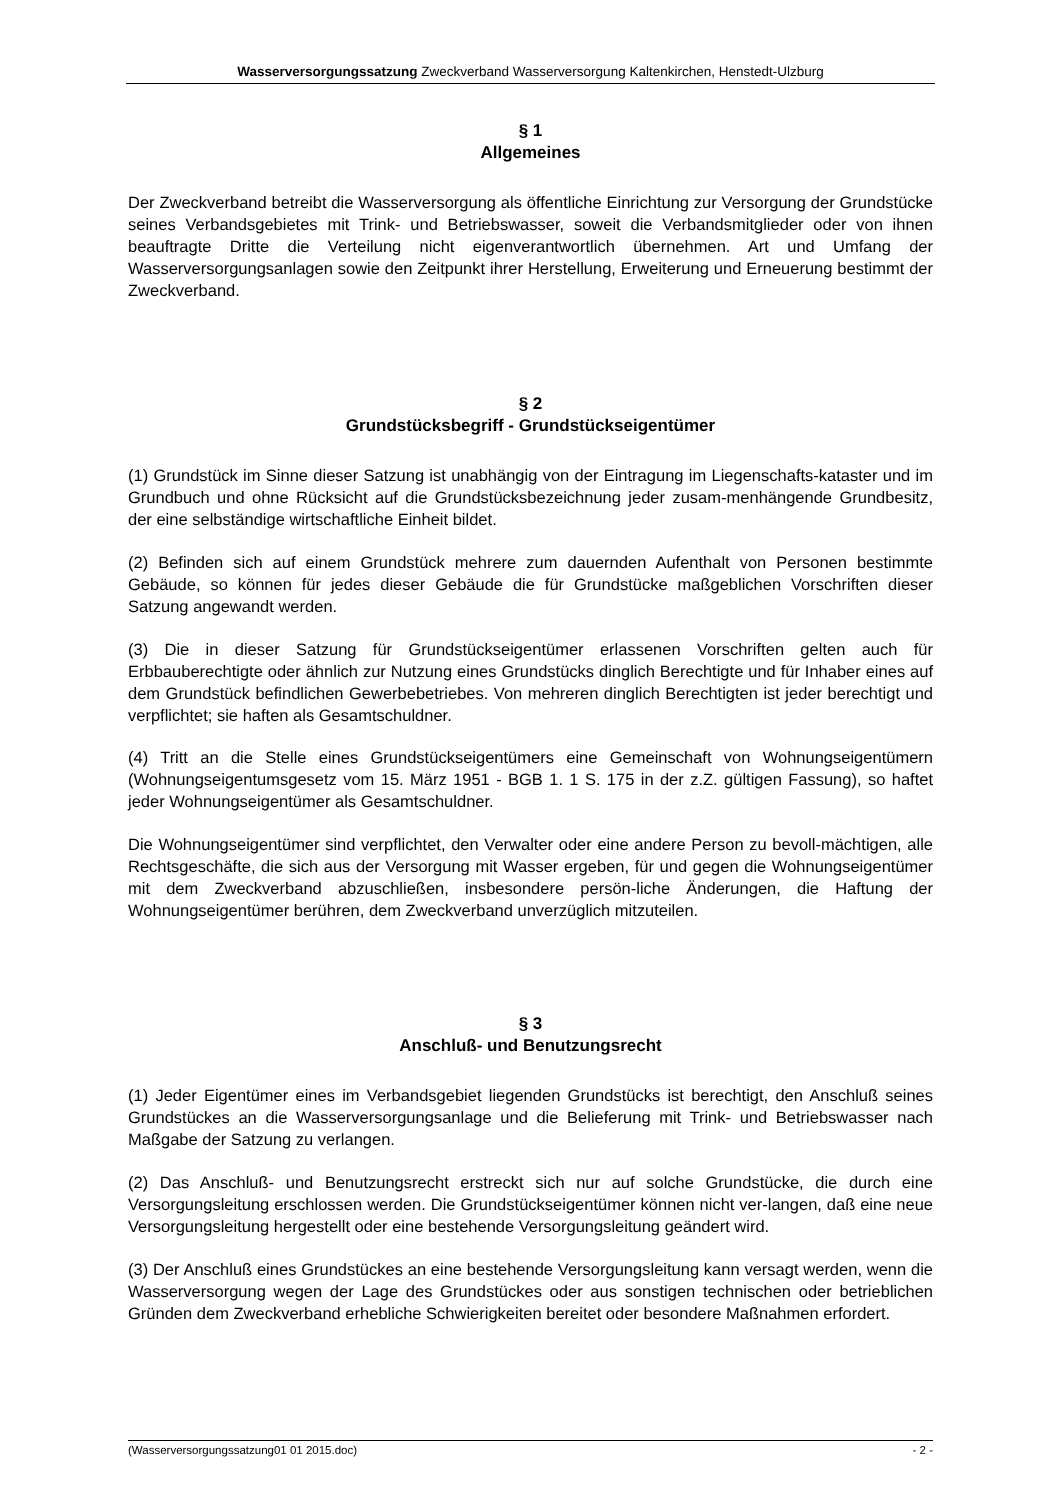Wasserversorgungssatzung Zweckverband Wasserversorgung Kaltenkirchen, Henstedt-Ulzburg
§ 1
Allgemeines
Der Zweckverband betreibt die Wasserversorgung als öffentliche Einrichtung zur Versorgung der Grundstücke seines Verbandsgebietes mit Trink- und Betriebswasser, soweit die Verbandsmitglieder oder von ihnen beauftragte Dritte die Verteilung nicht eigenverantwortlich übernehmen. Art und Umfang der Wasserversorgungsanlagen sowie den Zeitpunkt ihrer Herstellung, Erweiterung und Erneuerung bestimmt der Zweckverband.
§ 2
Grundstücksbegriff - Grundstückseigentümer
(1) Grundstück im Sinne dieser Satzung ist unabhängig von der Eintragung im Liegenschafts-kataster und im Grundbuch und ohne Rücksicht auf die Grundstücksbezeichnung jeder zusam-menhängende Grundbesitz, der eine selbständige wirtschaftliche Einheit bildet.
(2) Befinden sich auf einem Grundstück mehrere zum dauernden Aufenthalt von Personen bestimmte Gebäude, so können für jedes dieser Gebäude die für Grundstücke maßgeblichen Vorschriften dieser Satzung angewandt werden.
(3) Die in dieser Satzung für Grundstückseigentümer erlassenen Vorschriften gelten auch für Erbbauberechtigte oder ähnlich zur Nutzung eines Grundstücks dinglich Berechtigte und für Inhaber eines auf dem Grundstück befindlichen Gewerbebetriebes. Von mehreren dinglich Berechtigten ist jeder berechtigt und verpflichtet; sie haften als Gesamtschuldner.
(4) Tritt an die Stelle eines Grundstückseigentümers eine Gemeinschaft von Wohnungseigentümern (Wohnungseigentumsgesetz vom 15. März 1951 - BGB 1. 1 S. 175 in der z.Z. gültigen Fassung), so haftet jeder Wohnungseigentümer als Gesamtschuldner.
Die Wohnungseigentümer sind verpflichtet, den Verwalter oder eine andere Person zu bevoll-mächtigen, alle Rechtsgeschäfte, die sich aus der Versorgung mit Wasser ergeben, für und gegen die Wohnungseigentümer mit dem Zweckverband abzuschließen, insbesondere persön-liche Änderungen, die Haftung der Wohnungseigentümer berühren, dem Zweckverband unverzüglich mitzuteilen.
§ 3
Anschluß- und Benutzungsrecht
(1) Jeder Eigentümer eines im Verbandsgebiet liegenden Grundstücks ist berechtigt, den Anschluß seines Grundstückes an die Wasserversorgungsanlage und die Belieferung mit Trink- und Betriebswasser nach Maßgabe der Satzung zu verlangen.
(2) Das Anschluß- und Benutzungsrecht erstreckt sich nur auf solche Grundstücke, die durch eine Versorgungsleitung erschlossen werden. Die Grundstückseigentümer können nicht ver-langen, daß eine neue Versorgungsleitung hergestellt oder eine bestehende Versorgungsleitung geändert wird.
(3) Der Anschluß eines Grundstückes an eine bestehende Versorgungsleitung kann versagt werden, wenn die Wasserversorgung wegen der Lage des Grundstückes oder aus sonstigen technischen oder betrieblichen Gründen dem Zweckverband erhebliche Schwierigkeiten bereitet oder besondere Maßnahmen erfordert.
(Wasserversorgungssatzung01 01 2015.doc) - 2 -